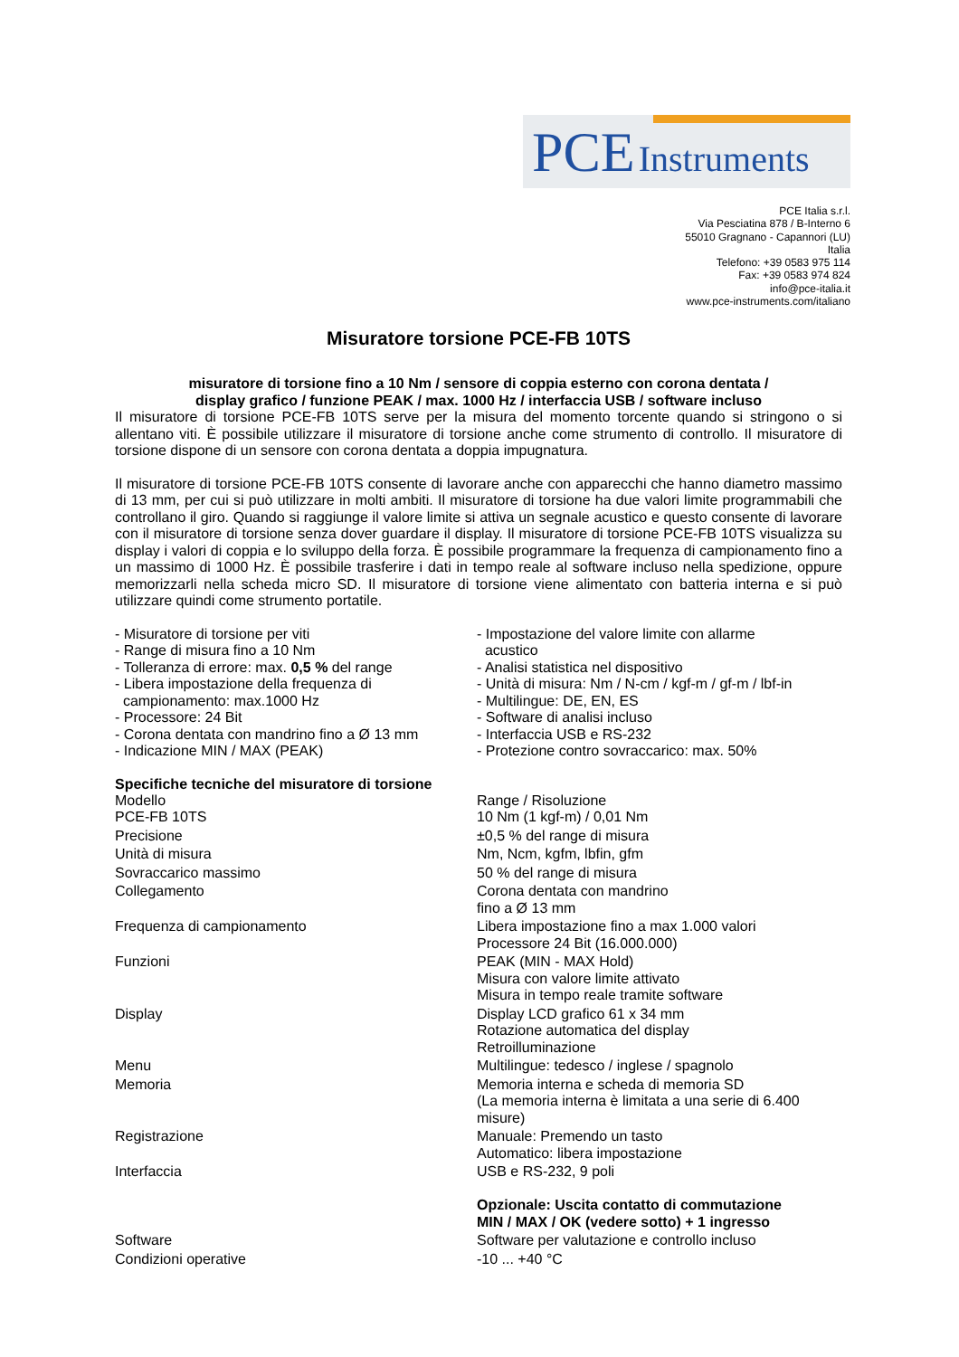PCE Instruments
PCE Italia s.r.l.
Via Pesciatina 878 / B-Interno 6
55010 Gragnano - Capannori (LU)
Italia
Telefono: +39 0583 975 114
Fax: +39 0583 974 824
info@pce-italia.it
www.pce-instruments.com/italiano
Misuratore torsione PCE-FB 10TS
misuratore di torsione fino a 10 Nm / sensore di coppia esterno con corona dentata /
display grafico / funzione PEAK / max. 1000 Hz / interfaccia USB / software incluso
Il misuratore di torsione PCE-FB 10TS serve per la misura del momento torcente quando si stringono o si allentano viti. È possibile utilizzare il misuratore di torsione anche come strumento di controllo. Il misuratore di torsione dispone di un sensore con corona dentata a doppia impugnatura.
Il misuratore di torsione PCE-FB 10TS consente di lavorare anche con apparecchi che hanno diametro massimo di 13 mm, per cui si può utilizzare in molti ambiti. Il misuratore di torsione ha due valori limite programmabili che controllano il giro. Quando si raggiunge il valore limite si attiva un segnale acustico e questo consente di lavorare con il misuratore di torsione senza dover guardare il display. Il misuratore di torsione PCE-FB 10TS visualizza su display i valori di coppia e lo sviluppo della forza. È possibile programmare la frequenza di campionamento fino a un massimo di 1000 Hz. È possibile trasferire i dati in tempo reale al software incluso nella spedizione, oppure memorizzarli nella scheda micro SD. Il misuratore di torsione viene alimentato con batteria interna e si può utilizzare quindi come strumento portatile.
- Misuratore di torsione per viti
- Range di misura fino a 10 Nm
- Tolleranza di errore: max. 0,5 % del range
- Libera impostazione della frequenza di
campionamento: max.1000 Hz
- Processore: 24 Bit
- Corona dentata con mandrino fino a Ø 13 mm
- Indicazione MIN / MAX (PEAK)
- Impostazione del valore limite con allarme
acustico
- Analisi statistica nel dispositivo
- Unità di misura: Nm / N-cm / kgf-m / gf-m / lbf-in
- Multilingue: DE, EN, ES
- Software di analisi incluso
- Interfaccia USB e RS-232
- Protezione contro sovraccarico: max. 50%
Specifiche tecniche del misuratore di torsione
| Modello PCE-FB 10TS | Range / Risoluzione 10 Nm (1 kgf-m) / 0,01 Nm |
| Precisione | ±0,5 % del range di misura |
| Unità di misura | Nm, Ncm, kgfm, lbfin, gfm |
| Sovraccarico massimo | 50 % del range di misura |
| Collegamento | Corona dentata con mandrino fino a Ø 13 mm |
| Frequenza di campionamento | Libera impostazione fino a max 1.000 valori Processore 24 Bit (16.000.000) |
| Funzioni | PEAK (MIN - MAX Hold) Misura con valore limite attivato Misura in tempo reale tramite software |
| Display | Display LCD grafico 61 x 34 mm Rotazione automatica del display Retroilluminazione |
| Menu | Multilingue: tedesco / inglese / spagnolo |
| Memoria | Memoria interna e scheda di memoria SD (La memoria interna è limitata a una serie di 6.400 misure) |
| Registrazione | Manuale: Premendo un tasto Automatico: libera impostazione |
| Interfaccia | USB e RS-232, 9 poli Opzionale: Uscita contatto di commutazione MIN / MAX / OK (vedere sotto) + 1 ingresso |
| Software | Software per valutazione e controllo incluso |
| Condizioni operative | -10 ... +40 °C |